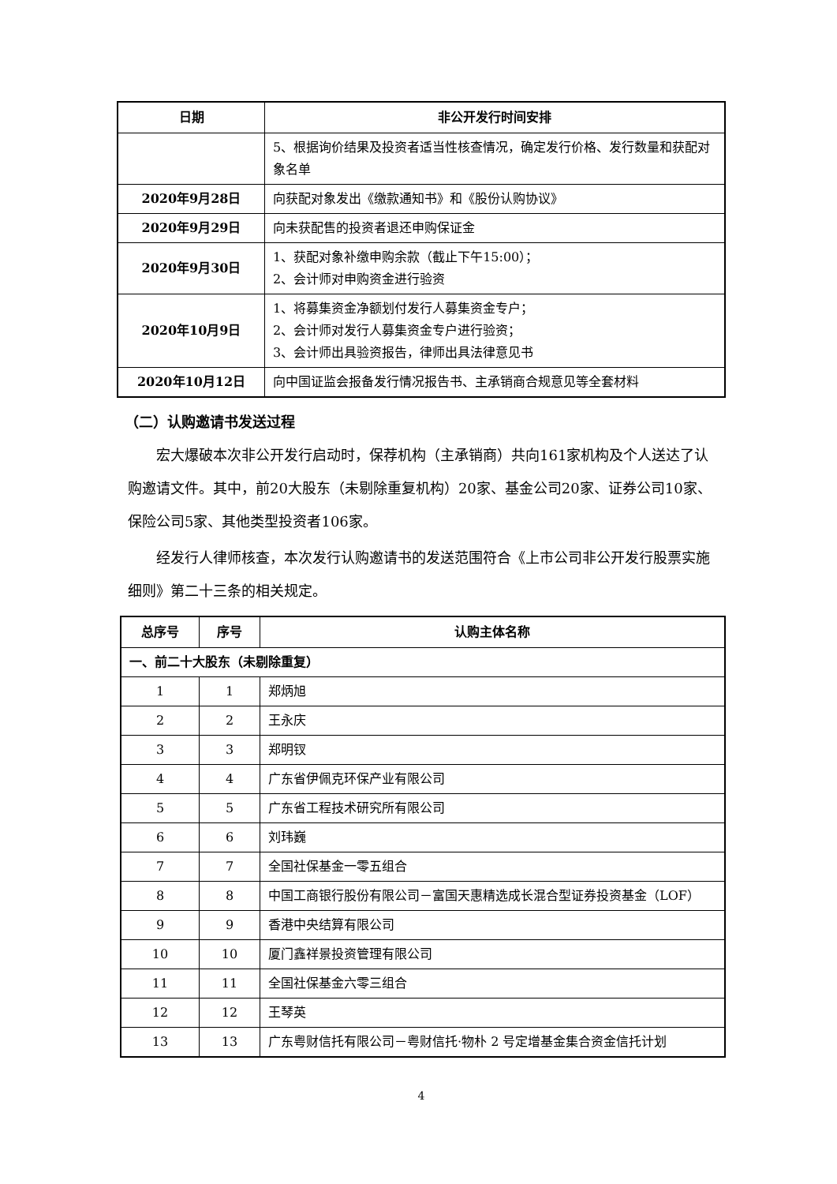| 日期 | 非公开发行时间安排 |
| --- | --- |
| | 5、根据询价结果及投资者适当性核查情况，确定发行价格、发行数量和获配对象名单 |
| 2020年9月28日 | 向获配对象发出《缴款通知书》和《股份认购协议》 |
| 2020年9月29日 | 向未获配售的投资者退还申购保证金 |
| 2020年9月30日 | 1、获配对象补缴申购余款（截止下午15:00）； 2、会计师对申购资金进行验资 |
| 2020年10月9日 | 1、将募集资金净额划付发行人募集资金专户； 2、会计师对发行人募集资金专户进行验资； 3、会计师出具验资报告，律师出具法律意见书 |
| 2020年10月12日 | 向中国证监会报备发行情况报告书、主承销商合规意见等全套材料 |
（二）认购邀请书发送过程
宏大爆破本次非公开发行启动时，保荐机构（主承销商）共向161家机构及个人送达了认购邀请文件。其中，前20大股东（未剔除重复机构）20家、基金公司20家、证券公司10家、保险公司5家、其他类型投资者106家。
经发行人律师核查，本次发行认购邀请书的发送范围符合《上市公司非公开发行股票实施细则》第二十三条的相关规定。
| 总序号 | 序号 | 认购主体名称 |
| --- | --- | --- |
| 一、前二十大股东（未剔除重复） | | |
| 1 | 1 | 郑炳旭 |
| 2 | 2 | 王永庆 |
| 3 | 3 | 郑明钗 |
| 4 | 4 | 广东省伊佩克环保产业有限公司 |
| 5 | 5 | 广东省工程技术研究所有限公司 |
| 6 | 6 | 刘玮巍 |
| 7 | 7 | 全国社保基金一零五组合 |
| 8 | 8 | 中国工商银行股份有限公司－富国天惠精选成长混合型证券投资基金（LOF） |
| 9 | 9 | 香港中央结算有限公司 |
| 10 | 10 | 厦门鑫祥景投资管理有限公司 |
| 11 | 11 | 全国社保基金六零三组合 |
| 12 | 12 | 王琴英 |
| 13 | 13 | 广东粤财信托有限公司－粤财信托·物朴 2 号定增基金集合资金信托计划 |
4